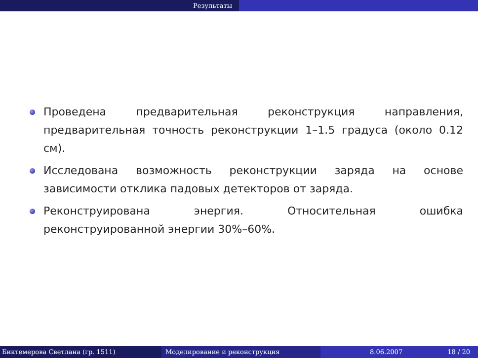Результаты
Проведена предварительная реконструкция направления, предварительная точность реконструкции 1–1.5 градуса (около 0.12 см).
Исследована возможность реконструкции заряда на основе зависимости отклика падовых детекторов от заряда.
Реконструирована энергия. Относительная ошибка реконструированной энергии 30%–60%.
Биктемерова Светлана (гр. 1511) Моделирование и реконструкция 8.06.2007 18 / 20